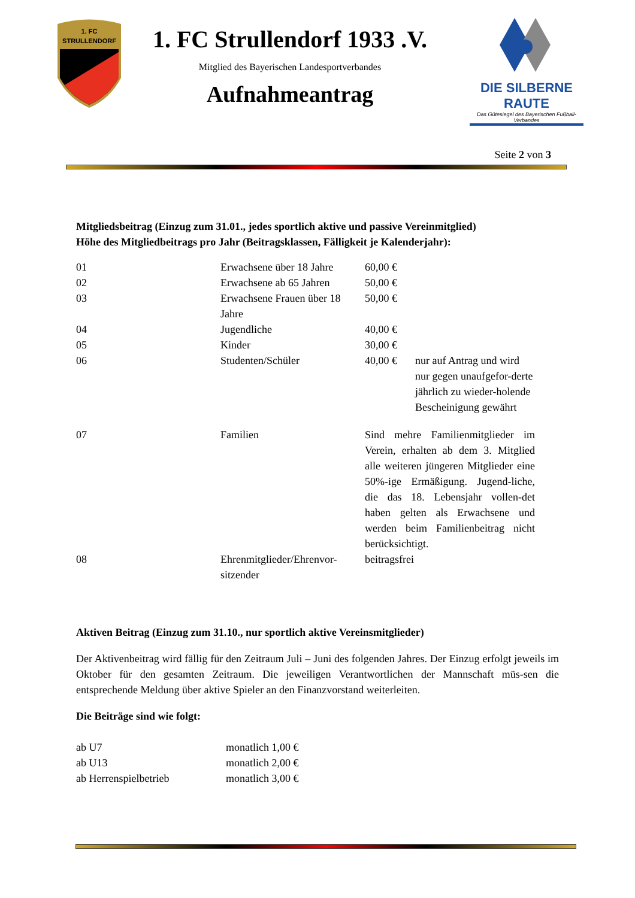1. FC
STRULLENDORF
1. FC Strullendorf 1933 .V.
Mitglied des Bayerischen Landesportverbandes
Aufnahmeantrag
DIE SILBERNE RAUTE
Das Gütesiegel des Bayerischen Fußball-Verbandes
Seite 2 von 3
Mitgliedsbeitrag (Einzug zum 31.01., jedes sportlich aktive und passive Vereinmitglied)
Höhe des Mitgliedbeitrags pro Jahr (Beitragsklassen, Fälligkeit je Kalenderjahr):
| 01 | Erwachsene über 18 Jahre | 60,00 € | |
| 02 | Erwachsene ab 65 Jahren | 50,00 € | |
| 03 | Erwachsene Frauen über 18 Jahre | 50,00 € | |
| 04 | Jugendliche | 40,00 € | |
| 05 | Kinder | 30,00 € | |
| 06 | Studenten/Schüler | 40,00 € | nur auf Antrag und wird nur gegen unaufgefor-derte jährlich zu wieder-holende Bescheinigung gewährt |
| 07 | Familien | Sind mehre Familienmitglieder im Verein, erhalten ab dem 3. Mitglied alle weiteren jüngeren Mitglieder eine 50%-ige Ermäßigung. Jugend-liche, die das 18. Lebensjahr vollen-det haben gelten als Erwachsene und werden beim Familienbeitrag nicht berücksichtigt. | |
| 08 | Ehrenmitglieder/Ehrenvor-sitzender | beitragsfrei | |
Aktiven Beitrag (Einzug zum 31.10., nur sportlich aktive Vereinsmitglieder)
Der Aktivenbeitrag wird fällig für den Zeitraum Juli – Juni des folgenden Jahres. Der Einzug erfolgt jeweils im Oktober für den gesamten Zeitraum. Die jeweiligen Verantwortlichen der Mannschaft müs-sen die entsprechende Meldung über aktive Spieler an den Finanzvorstand weiterleiten.
Die Beiträge sind wie folgt:
| ab U7 | monatlich 1,00 € |
| ab U13 | monatlich 2,00 € |
| ab Herrenspielbetrieb | monatlich 3,00 € |